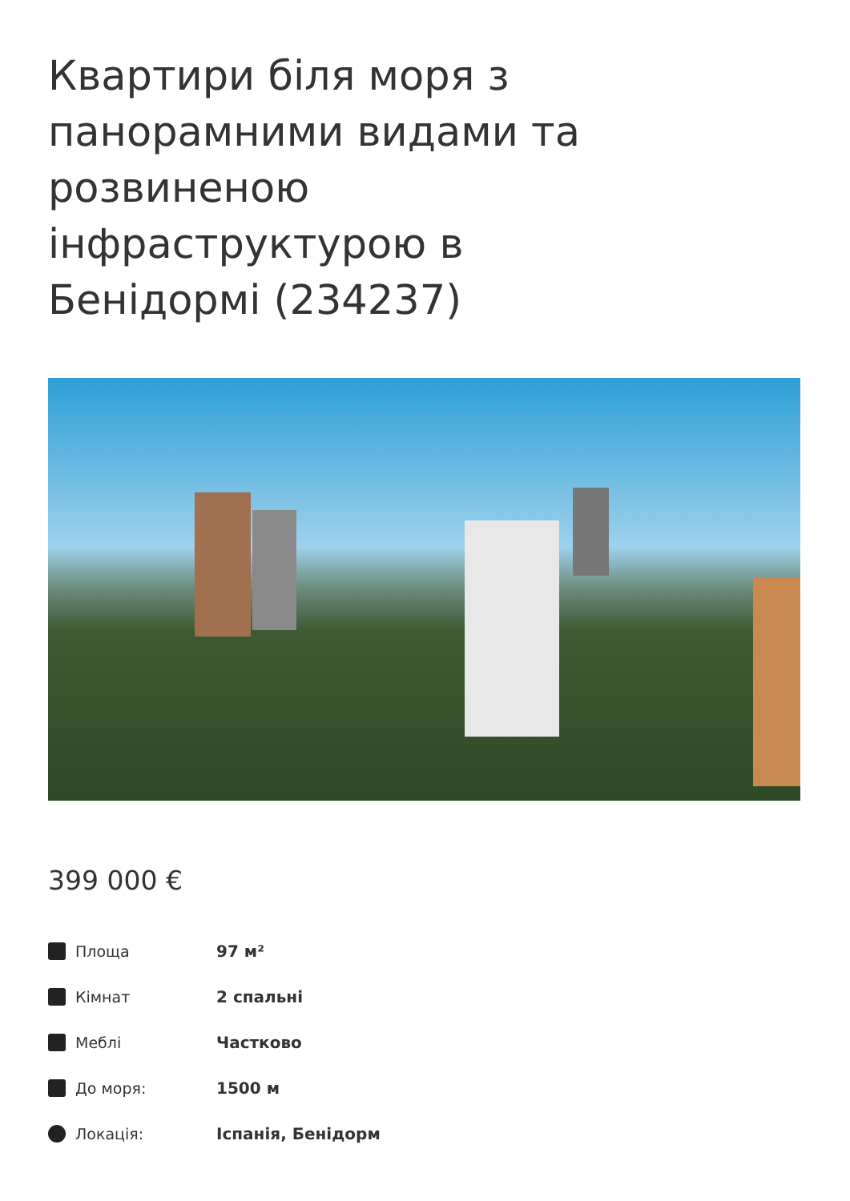Квартири біля моря з панорамними видами та розвиненою інфраструктурою в Бенідормі (234237)
399 000 €
Площа 97 м²
Кімнат 2 спальні
Меблі Частково
До моря: 1500 м
Локація: Іспанія, Бенідорм